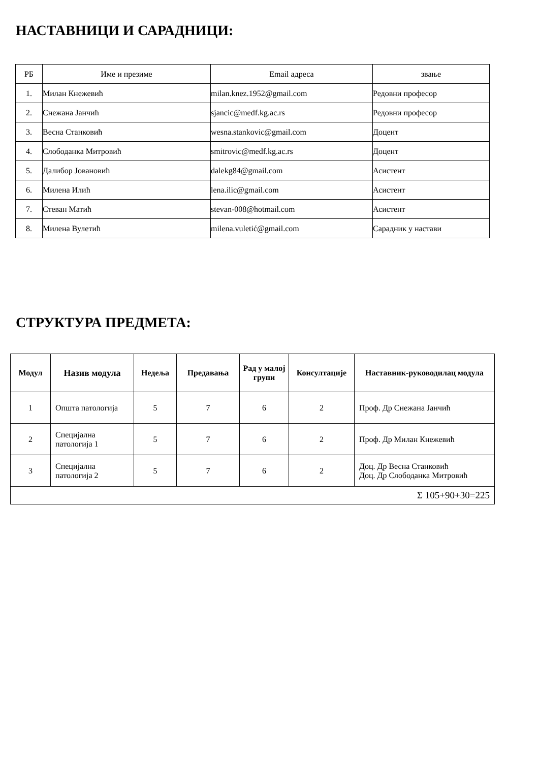НАСТАВНИЦИ И САРАДНИЦИ:
| РБ | Име и презиме | Email адреса | звање |
| 1. | Милан Кнежевић | milan.knez.1952@gmail.com | Редовни професор |
| 2. | Снежана Јанчић | sjancic@medf.kg.ac.rs | Редовни професор |
| 3. | Весна Станковић | wesna.stankovic@gmail.com | Доцент |
| 4. | Слободанка Митровић | smitrovic@medf.kg.ac.rs | Доцент |
| 5. | Далибор Јовановић | dalekg84@gmail.com | Асистент |
| 6. | Милена Илић | lena.ilic@gmail.com | Асистент |
| 7. | Стеван Матић | stevan-008@hotmail.com | Асистент |
| 8. | Милена Вулетић | milena.vuletić@gmail.com | Сарадник у настави |
СТРУКТУРА ПРЕДМЕТА:
| Модул | Назив модула | Недеља | Предавања | Рад у малој групи | Консултације | Наставник-руководилац модула |
| --- | --- | --- | --- | --- | --- | --- |
| 1 | Општа патологија | 5 | 7 | 6 | 2 | Проф. Др Снежана Јанчић |
| 2 | Специјална патологија 1 | 5 | 7 | 6 | 2 | Проф. Др Милан Кнежевић |
| 3 | Специјална патологија 2 | 5 | 7 | 6 | 2 | Доц. Др Весна Станковић Доц. Др Слободанка Митровић |
| Σ 105+90+30=225 | | | | | | |